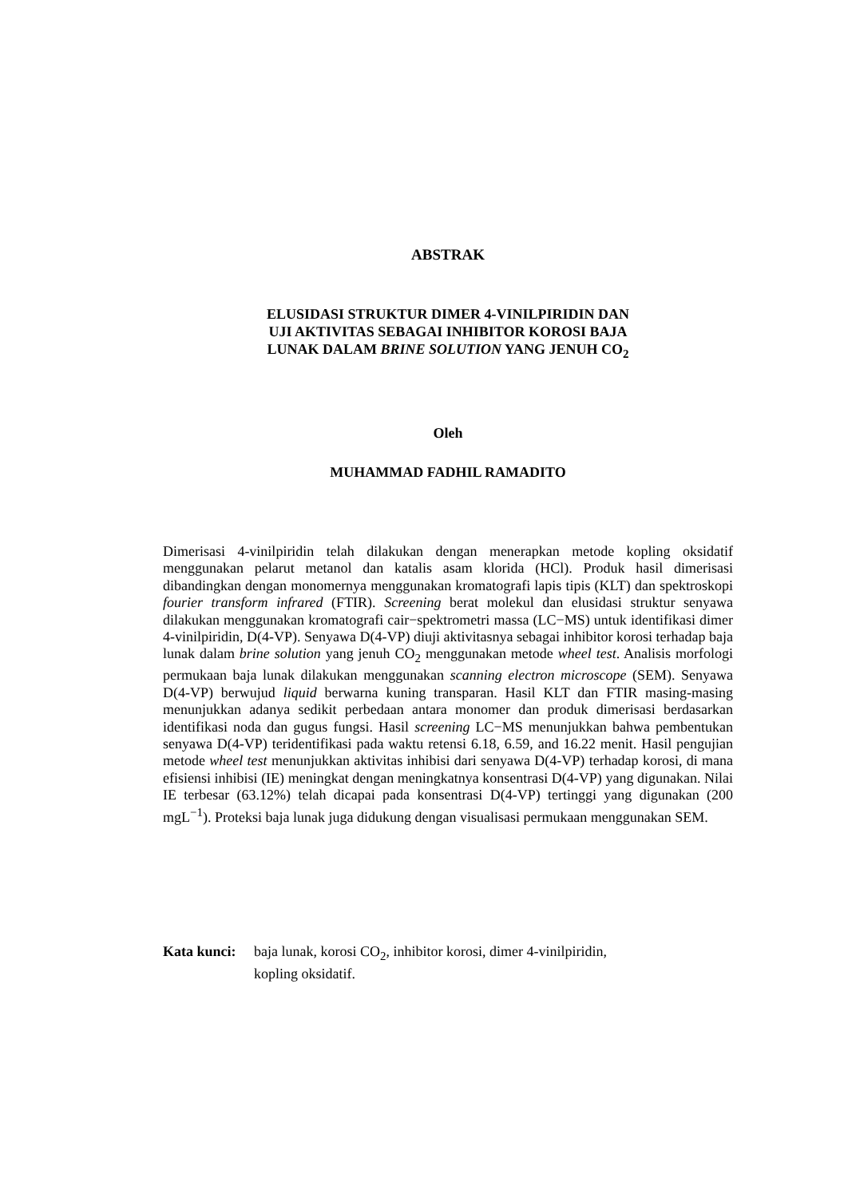ABSTRAK
ELUSIDASI STRUKTUR DIMER 4-VINILPIRIDIN DAN
UJI AKTIVITAS SEBAGAI INHIBITOR KOROSI BAJA
LUNAK DALAM BRINE SOLUTION YANG JENUH CO<sub>2</sub>
Oleh
MUHAMMAD FADHIL RAMADITO
Dimerisasi 4-vinilpiridin telah dilakukan dengan menerapkan metode kopling oksidatif menggunakan pelarut metanol dan katalis asam klorida (HCl). Produk hasil dimerisasi dibandingkan dengan monomernya menggunakan kromatografi lapis tipis (KLT) dan spektroskopi fourier transform infrared (FTIR). Screening berat molekul dan elusidasi struktur senyawa dilakukan menggunakan kromatografi cair−spektrometri massa (LC−MS) untuk identifikasi dimer 4-vinilpiridin, D(4-VP). Senyawa D(4-VP) diuji aktivitasnya sebagai inhibitor korosi terhadap baja lunak dalam brine solution yang jenuh CO<sub>2</sub> menggunakan metode wheel test. Analisis morfologi permukaan baja lunak dilakukan menggunakan scanning electron microscope (SEM). Senyawa D(4-VP) berwujud liquid berwarna kuning transparan. Hasil KLT dan FTIR masing-masing menunjukkan adanya sedikit perbedaan antara monomer dan produk dimerisasi berdasarkan identifikasi noda dan gugus fungsi. Hasil screening LC−MS menunjukkan bahwa pembentukan senyawa D(4-VP) teridentifikasi pada waktu retensi 6.18, 6.59, and 16.22 menit. Hasil pengujian metode wheel test menunjukkan aktivitas inhibisi dari senyawa D(4-VP) terhadap korosi, di mana efisiensi inhibisi (IE) meningkat dengan meningkatnya konsentrasi D(4-VP) yang digunakan. Nilai IE terbesar (63.12%) telah dicapai pada konsentrasi D(4-VP) tertinggi yang digunakan (200 mgL<sup>−1</sup>). Proteksi baja lunak juga didukung dengan visualisasi permukaan menggunakan SEM.
Kata kunci: baja lunak, korosi CO<sub>2</sub>, inhibitor korosi, dimer 4-vinilpiridin,
kopling oksidatif.